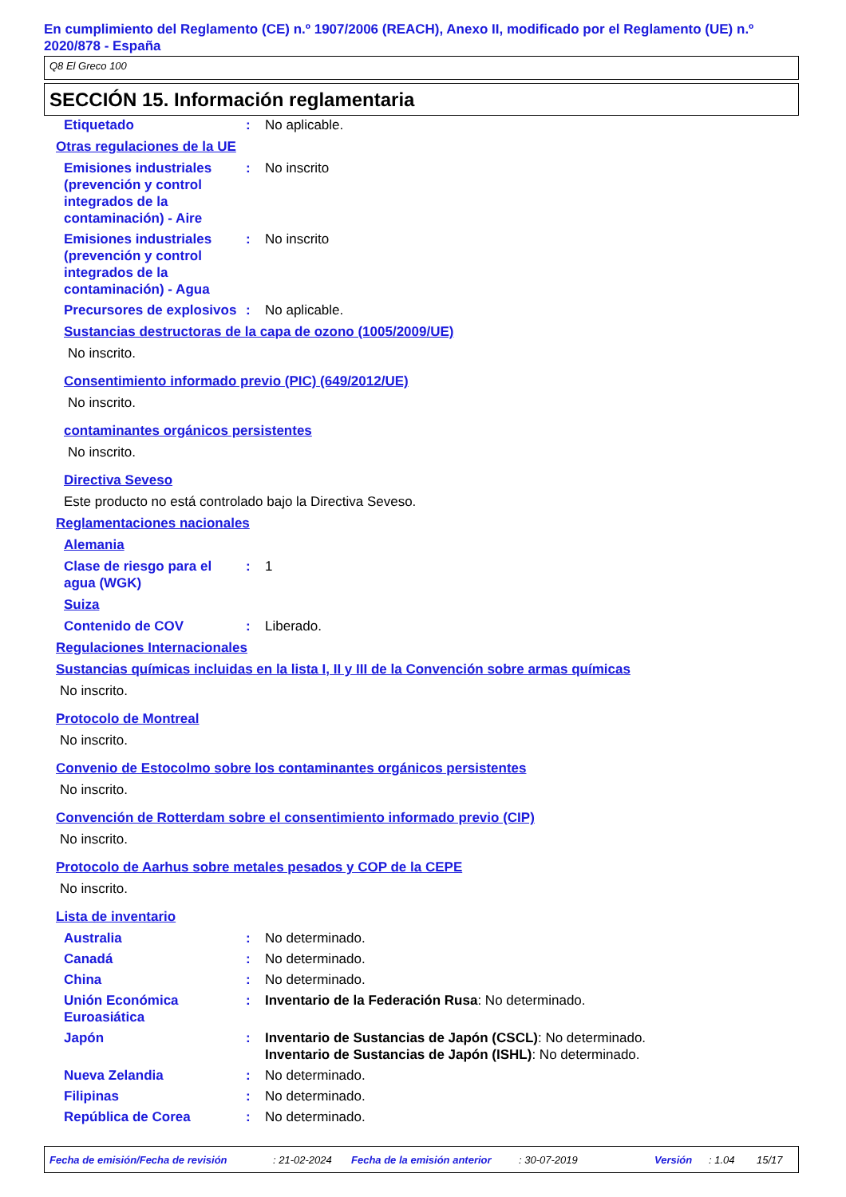En cumplimiento del Reglamento (CE) n.º 1907/2006 (REACH), Anexo II, modificado por el Reglamento (UE) n.º 2020/878 - España
Q8 El Greco 100
SECCIÓN 15. Información reglamentaria
Etiquetado : No aplicable.
Otras regulaciones de la UE
Emisiones industriales (prevención y control integrados de la contaminación) - Aire
: No inscrito
Emisiones industriales (prevención y control integrados de la contaminación) - Agua
: No inscrito
Precursores de explosivos
: No aplicable.
Sustancias destructoras de la capa de ozono (1005/2009/UE)
No inscrito.
Consentimiento informado previo (PIC) (649/2012/UE)
No inscrito.
contaminantes orgánicos persistentes
No inscrito.
Directiva Seveso
Este producto no está controlado bajo la Directiva Seveso.
Reglamentaciones nacionales
Alemania
Clase de riesgo para el agua (WGK)
: 1
Suiza
Contenido de COV : Liberado.
Regulaciones Internacionales
Sustancias químicas incluidas en la lista I, II y III de la Convención sobre armas químicas
No inscrito.
Protocolo de Montreal
No inscrito.
Convenio de Estocolmo sobre los contaminantes orgánicos persistentes
No inscrito.
Convención de Rotterdam sobre el consentimiento informado previo (CIP)
No inscrito.
Protocolo de Aarhus sobre metales pesados y COP de la CEPE
No inscrito.
Lista de inventario
Australia : No determinado.
Canadá : No determinado.
China : No determinado.
Unión Económica Euroasiática
: Inventario de la Federación Rusa: No determinado.
Japón : Inventario de Sustancias de Japón (CSCL): No determinado.
Inventario de Sustancias de Japón (ISHL): No determinado.
Nueva Zelandia : No determinado.
Filipinas : No determinado.
República de Corea : No determinado.
Fecha de emisión/Fecha de revisión: 21-02-2024 Fecha de la emisión anterior: 30-07-2019 Versión: 1.04 15/17